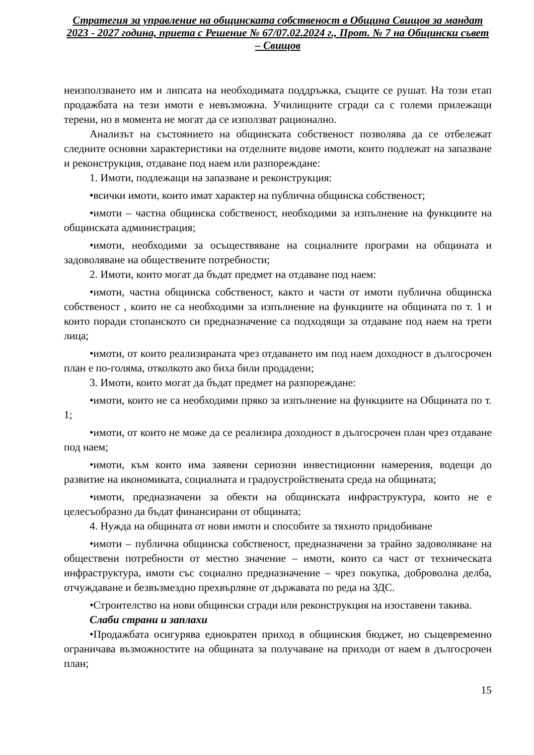Стратегия за управление на общинската собственост в Община Свищов за мандат 2023 - 2027 година, приета с Решение № 67/07.02.2024 г., Прот. № 7 на Общински съвет – Свищов
неизползването им и липсата на необходимата поддръжка, същите се рушат. На този етап продажбата на тези имоти е невъзможна. Училищните сгради са с големи прилежащи терени, но в момента не могат да се използват рационално.
Анализът на състоянието на общинската собственост позволява да се отбележат следните основни характеристики на отделните видове имоти, които подлежат на запазване и реконструкция, отдаване под наем или разпореждане:
1. Имоти, подлежащи на запазване и реконструкция:
•всички имоти, които имат характер на публична общинска собственост;
•имоти – частна общинска собственост, необходими за изпълнение на функциите на общинската администрация;
•имоти, необходими за осъществяване на социалните програми на общината и задоволяване на обществените потребности;
2. Имоти, които могат да бъдат предмет на отдаване под наем:
•имоти, частна общинска собственост, както и части от имоти публична общинска собственост , които не са необходими за изпълнение на функциите на общината по т. 1 и които поради стопанското си предназначение са подходящи за отдаване под наем на трети лица;
•имоти, от които реализираната чрез отдаването им под наем доходност в дългосрочен план е по-голяма, отколкото ако биха били продадени;
3. Имоти, които могат да бъдат предмет на разпореждане:
•имоти, които не са необходими пряко за изпълнение на функциите на Общината по т. 1;
•имоти, от които не може да се реализира доходност в дългосрочен план чрез отдаване под наем;
•имоти, към които има заявени сериозни инвестиционни намерения, водещи до развитие на икономиката, социалната и градоустройствената среда на общината;
•имоти, предназначени за обекти на общинската инфраструктура, които не е целесъобразно да бъдат финансирани от общината;
4. Нужда на общината от нови имоти и способите за тяхното придобиване
•имоти – публична общинска собственост, предназначени за трайно задоволяване на обществени потребности от местно значение – имоти, които са част от техническата инфраструктура, имоти със социално предназначение – чрез покупка, доброволна делба, отчуждаване и безвъзмездно прехвърляне от държавата по реда на ЗДС.
•Строителство на нови общински сгради или реконструкция на изоставени такива.
Слаби страни и заплахи
•Продажбата осигурява еднократен приход в общинския бюджет, но същевременно ограничава възможностите на общината за получаване на приходи от наем в дългосрочен план;
15